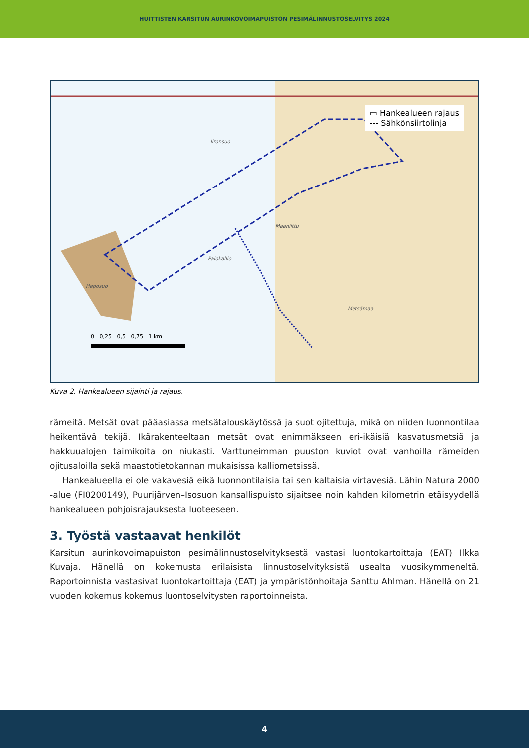HUITTISTEN KARSITUN AURINKOVOIMAPUISTON PESIMÄLINNUSTOSELVITYS 2024
Iironsuo
Heposuo
Metsämaa
Palokallio
Maaniittu
0 0,25 0,5 0,75 1 km
▭ Hankealueen rajaus
--- Sähkönsiirtolinja
Kuva 2. Hankealueen sijainti ja rajaus.
rämeitä. Metsät ovat pääasiassa metsätalouskäytössä ja suot ojitettuja, mikä on niiden luonnontilaa heikentävä tekijä. Ikärakenteeltaan metsät ovat enimmäkseen eri-ikäisiä kasvatusmetsiä ja hakkuualojen taimikoita on niukasti. Varttuneimman puuston kuviot ovat vanhoilla rämeiden ojitusaloilla sekä maastotietokannan mukaisissa kalliometsissä.
Hankealueella ei ole vakavesiä eikä luonnontilaisia tai sen kaltaisia virtavesiä. Lähin Natura 2000 -alue (FI0200149), Puurijärven–Isosuon kansallispuisto sijaitsee noin kahden kilometrin etäisyydellä hankealueen pohjoisrajauksesta luoteeseen.
3. Työstä vastaavat henkilöt
Karsitun aurinkovoimapuiston pesimälinnustoselvityksestä vastasi luontokartoittaja (EAT) Ilkka Kuvaja. Hänellä on kokemusta erilaisista linnustoselvityksistä usealta vuosikymmeneltä. Raportoinnista vastasivat luontokartoittaja (EAT) ja ympäristönhoitaja Santtu Ahlman. Hänellä on 21 vuoden kokemus kokemus luontoselvitysten raportoinneista.
4